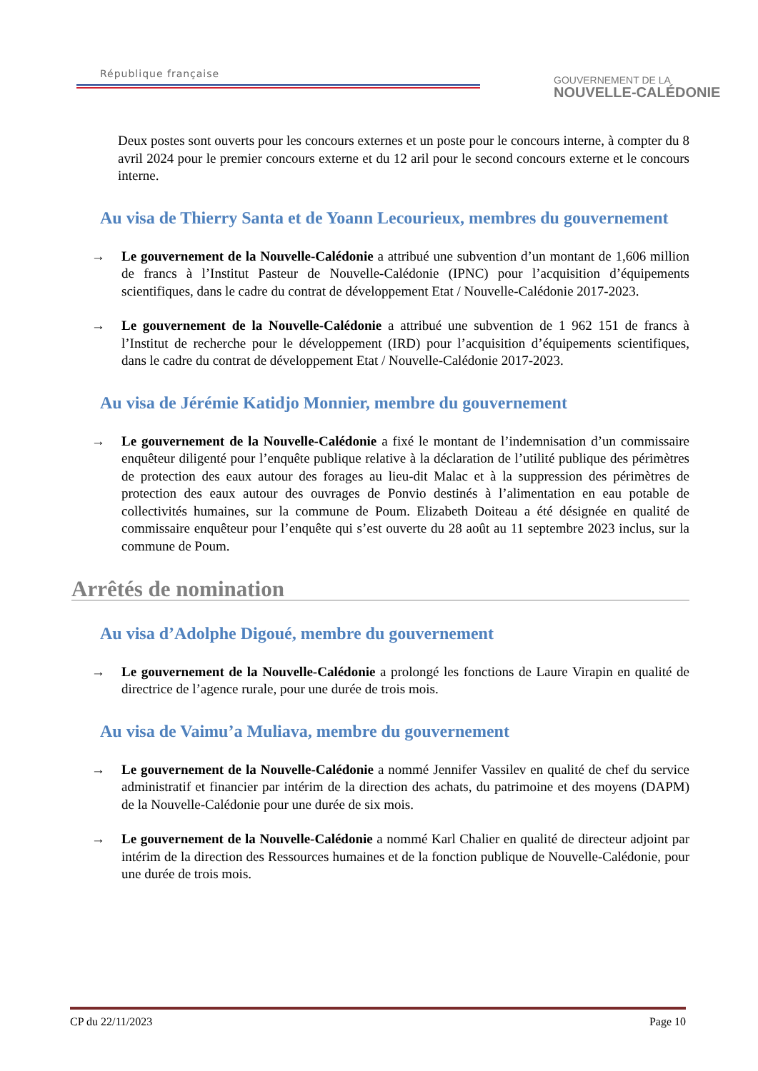République française
GOUVERNEMENT DE LA
NOUVELLE-CALÉDONIE
Deux postes sont ouverts pour les concours externes et un poste pour le concours interne, à compter du 8 avril 2024 pour le premier concours externe et du 12 aril pour le second concours externe et le concours interne.
Au visa de Thierry Santa et de Yoann Lecourieux, membres du gouvernement
→ Le gouvernement de la Nouvelle-Calédonie a attribué une subvention d’un montant de 1,606 million de francs à l’Institut Pasteur de Nouvelle-Calédonie (IPNC) pour l’acquisition d’équipements scientifiques, dans le cadre du contrat de développement Etat / Nouvelle-Calédonie 2017-2023.
→ Le gouvernement de la Nouvelle-Calédonie a attribué une subvention de 1 962 151 de francs à l’Institut de recherche pour le développement (IRD) pour l’acquisition d’équipements scientifiques, dans le cadre du contrat de développement Etat / Nouvelle-Calédonie 2017-2023.
Au visa de Jérémie Katidjo Monnier, membre du gouvernement
→ Le gouvernement de la Nouvelle-Calédonie a fixé le montant de l’indemnisation d’un commissaire enquêteur diligenté pour l’enquête publique relative à la déclaration de l’utilité publique des périmètres de protection des eaux autour des forages au lieu-dit Malac et à la suppression des périmètres de protection des eaux autour des ouvrages de Ponvio destinés à l’alimentation en eau potable de collectivités humaines, sur la commune de Poum. Elizabeth Doiteau a été désignée en qualité de commissaire enquêteur pour l’enquête qui s’est ouverte du 28 août au 11 septembre 2023 inclus, sur la commune de Poum.
Arrêtés de nomination
Au visa d’Adolphe Digoué, membre du gouvernement
→ Le gouvernement de la Nouvelle-Calédonie a prolongé les fonctions de Laure Virapin en qualité de directrice de l’agence rurale, pour une durée de trois mois.
Au visa de Vaimu’a Muliava, membre du gouvernement
→ Le gouvernement de la Nouvelle-Calédonie a nommé Jennifer Vassilev en qualité de chef du service administratif et financier par intérim de la direction des achats, du patrimoine et des moyens (DAPM) de la Nouvelle-Calédonie pour une durée de six mois.
→ Le gouvernement de la Nouvelle-Calédonie a nommé Karl Chalier en qualité de directeur adjoint par intérim de la direction des Ressources humaines et de la fonction publique de Nouvelle-Calédonie, pour une durée de trois mois.
CP du 22/11/2023 Page 10